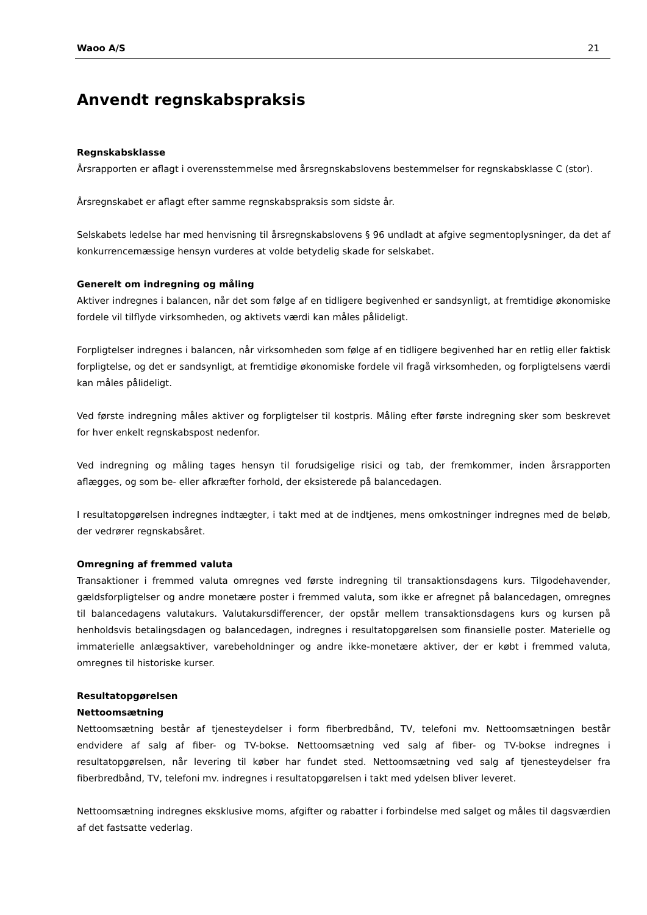Waoo A/S 21
Anvendt regnskabspraksis
Regnskabsklasse
Årsrapporten er aflagt i overensstemmelse med årsregnskabslovens bestemmelser for regnskabsklasse C (stor).
Årsregnskabet er aflagt efter samme regnskabspraksis som sidste år.
Selskabets ledelse har med henvisning til årsregnskabslovens § 96 undladt at afgive segmentoplysninger, da det af konkurrencemæssige hensyn vurderes at volde betydelig skade for selskabet.
Generelt om indregning og måling
Aktiver indregnes i balancen, når det som følge af en tidligere begivenhed er sandsynligt, at fremtidige økonomiske fordele vil tilflyde virksomheden, og aktivets værdi kan måles pålideligt.
Forpligtelser indregnes i balancen, når virksomheden som følge af en tidligere begivenhed har en retlig eller faktisk forpligtelse, og det er sandsynligt, at fremtidige økonomiske fordele vil fragå virksomheden, og forpligtelsens værdi kan måles pålideligt.
Ved første indregning måles aktiver og forpligtelser til kostpris. Måling efter første indregning sker som beskrevet for hver enkelt regnskabspost nedenfor.
Ved indregning og måling tages hensyn til forudsigelige risici og tab, der fremkommer, inden årsrapporten aflægges, og som be- eller afkræfter forhold, der eksisterede på balancedagen.
I resultatopgørelsen indregnes indtægter, i takt med at de indtjenes, mens omkostninger indregnes med de beløb, der vedrører regnskabsåret.
Omregning af fremmed valuta
Transaktioner i fremmed valuta omregnes ved første indregning til transaktionsdagens kurs. Tilgodehavender, gældsforpligtelser og andre monetære poster i fremmed valuta, som ikke er afregnet på balancedagen, omregnes til balancedagens valutakurs. Valutakursdifferencer, der opstår mellem transaktionsdagens kurs og kursen på henholdsvis betalingsdagen og balancedagen, indregnes i resultatopgørelsen som finansielle poster. Materielle og immaterielle anlægsaktiver, varebeholdninger og andre ikke-monetære aktiver, der er købt i fremmed valuta, omregnes til historiske kurser.
Resultatopgørelsen
Nettoomsætning
Nettoomsætning består af tjenesteydelser i form fiberbredbånd, TV, telefoni mv. Nettoomsætningen består endvidere af salg af fiber- og TV-bokse. Nettoomsætning ved salg af fiber- og TV-bokse indregnes i resultatopgørelsen, når levering til køber har fundet sted. Nettoomsætning ved salg af tjenesteydelser fra fiberbredbånd, TV, telefoni mv. indregnes i resultatopgørelsen i takt med ydelsen bliver leveret.
Nettoomsætning indregnes eksklusive moms, afgifter og rabatter i forbindelse med salget og måles til dagsværdien af det fastsatte vederlag.